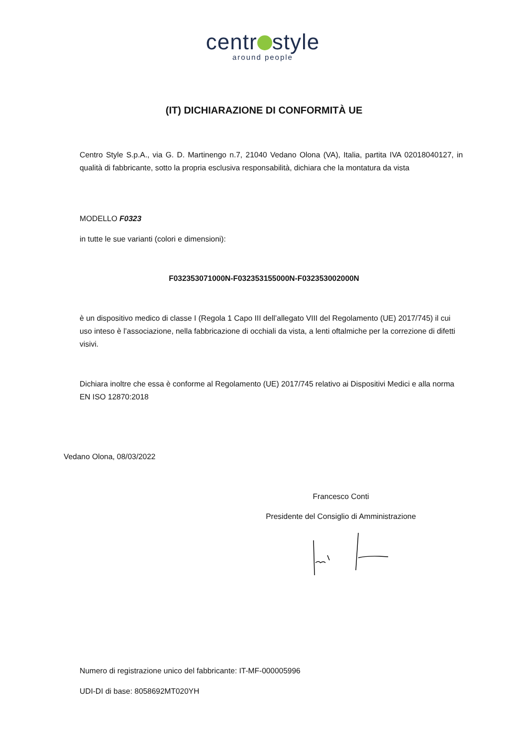centr style
around people
(IT) DICHIARAZIONE DI CONFORMITÀ UE
Centro Style S.p.A., via G. D. Martinengo n.7, 21040 Vedano Olona (VA), Italia, partita IVA 02018040127, in qualità di fabbricante, sotto la propria esclusiva responsabilità, dichiara che la montatura da vista
MODELLO F0323
in tutte le sue varianti (colori e dimensioni):
F032353071000N-F032353155000N-F032353002000N
è un dispositivo medico di classe I (Regola 1 Capo III dell’allegato VIII del Regolamento (UE) 2017/745) il cui uso inteso è l’associazione, nella fabbricazione di occhiali da vista, a lenti oftalmiche per la correzione di difetti visivi.
Dichiara inoltre che essa è conforme al Regolamento (UE) 2017/745 relativo ai Dispositivi Medici e alla norma EN ISO 12870:2018
Vedano Olona, 08/03/2022
Francesco Conti
Presidente del Consiglio di Amministrazione
Numero di registrazione unico del fabbricante: IT-MF-000005996
UDI-DI di base: 8058692MT020YH